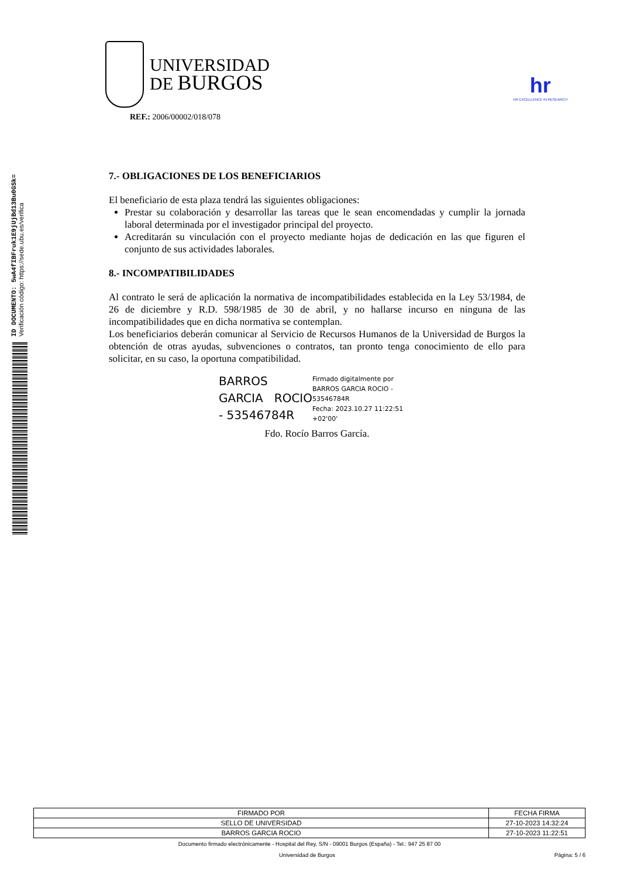ID DOCUMENTO: 5wA4fIBFruk1E9jUjBd13Bu0GSk=
Verificación código: https://sede.ubu.es/verifica
UNIVERSIDAD
DE BURGOS
REF.: 2006/00002/018/078
hr
HR EXCELLENCE IN RESEARCH
7.- OBLIGACIONES DE LOS BENEFICIARIOS
El beneficiario de esta plaza tendrá las siguientes obligaciones:
Prestar su colaboración y desarrollar las tareas que le sean encomendadas y cumplir la jornada laboral determinada por el investigador principal del proyecto.
Acreditarán su vinculación con el proyecto mediante hojas de dedicación en las que figuren el conjunto de sus actividades laborales.
8.- INCOMPATIBILIDADES
Al contrato le será de aplicación la normativa de incompatibilidades establecida en la Ley 53/1984, de 26 de diciembre y R.D. 598/1985 de 30 de abril, y no hallarse incurso en ninguna de las incompatibilidades que en dicha normativa se contemplan.
Los beneficiarios deberán comunicar al Servicio de Recursos Humanos de la Universidad de Burgos la obtención de otras ayudas, subvenciones o contratos, tan pronto tenga conocimiento de ello para solicitar, en su caso, la oportuna compatibilidad.
BARROS GARCIA ROCIO - 53546784R
Firmado digitalmente por
BARROS GARCIA ROCIO -
53546784R
Fecha: 2023.10.27 11:22:51
+02'00'
Fdo. Rocío Barros García.
| FIRMADO POR | FECHA FIRMA |
| --- | --- |
| SELLO DE UNIVERSIDAD | 27-10-2023 14:32:24 |
| BARROS GARCIA ROCIO | 27-10-2023 11:22:51 |
Documento firmado electrónicamente - Hospital del Rey, S/N - 09001 Burgos (España) - Tel.: 947 25 87 00
Universidad de Burgos Página: 5 / 6